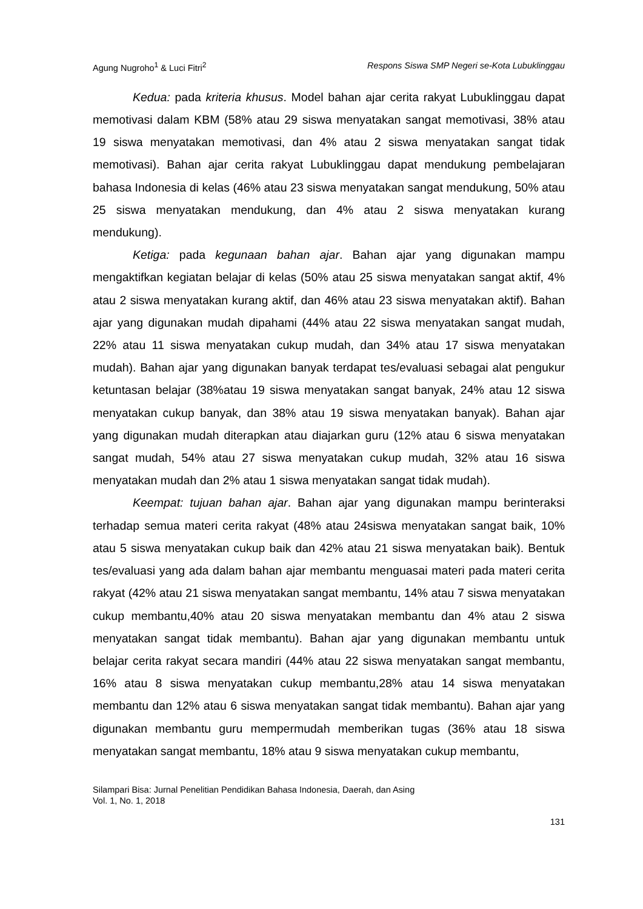Agung Nugroho<sup>1</sup> & Luci Fitri<sup>2</sup> Respons Siswa SMP Negeri se-Kota Lubuklinggau
Kedua: pada kriteria khusus. Model bahan ajar cerita rakyat Lubuklinggau dapat memotivasi dalam KBM (58% atau 29 siswa menyatakan sangat memotivasi, 38% atau 19 siswa menyatakan memotivasi, dan 4% atau 2 siswa menyatakan sangat tidak memotivasi). Bahan ajar cerita rakyat Lubuklinggau dapat mendukung pembelajaran bahasa Indonesia di kelas (46% atau 23 siswa menyatakan sangat mendukung, 50% atau 25 siswa menyatakan mendukung, dan 4% atau 2 siswa menyatakan kurang mendukung).
Ketiga: pada kegunaan bahan ajar. Bahan ajar yang digunakan mampu mengaktifkan kegiatan belajar di kelas (50% atau 25 siswa menyatakan sangat aktif, 4% atau 2 siswa menyatakan kurang aktif, dan 46% atau 23 siswa menyatakan aktif). Bahan ajar yang digunakan mudah dipahami (44% atau 22 siswa menyatakan sangat mudah, 22% atau 11 siswa menyatakan cukup mudah, dan 34% atau 17 siswa menyatakan mudah). Bahan ajar yang digunakan banyak terdapat tes/evaluasi sebagai alat pengukur ketuntasan belajar (38%atau 19 siswa menyatakan sangat banyak, 24% atau 12 siswa menyatakan cukup banyak, dan 38% atau 19 siswa menyatakan banyak). Bahan ajar yang digunakan mudah diterapkan atau diajarkan guru (12% atau 6 siswa menyatakan sangat mudah, 54% atau 27 siswa menyatakan cukup mudah, 32% atau 16 siswa menyatakan mudah dan 2% atau 1 siswa menyatakan sangat tidak mudah).
Keempat: tujuan bahan ajar. Bahan ajar yang digunakan mampu berinteraksi terhadap semua materi cerita rakyat (48% atau 24siswa menyatakan sangat baik, 10% atau 5 siswa menyatakan cukup baik dan 42% atau 21 siswa menyatakan baik). Bentuk tes/evaluasi yang ada dalam bahan ajar membantu menguasai materi pada materi cerita rakyat (42% atau 21 siswa menyatakan sangat membantu, 14% atau 7 siswa menyatakan cukup membantu,40% atau 20 siswa menyatakan membantu dan 4% atau 2 siswa menyatakan sangat tidak membantu). Bahan ajar yang digunakan membantu untuk belajar cerita rakyat secara mandiri (44% atau 22 siswa menyatakan sangat membantu, 16% atau 8 siswa menyatakan cukup membantu,28% atau 14 siswa menyatakan membantu dan 12% atau 6 siswa menyatakan sangat tidak membantu). Bahan ajar yang digunakan membantu guru mempermudah memberikan tugas (36% atau 18 siswa menyatakan sangat membantu, 18% atau 9 siswa menyatakan cukup membantu,
Silampari Bisa: Jurnal Penelitian Pendidikan Bahasa Indonesia, Daerah, dan Asing
Vol. 1, No. 1, 2018
131